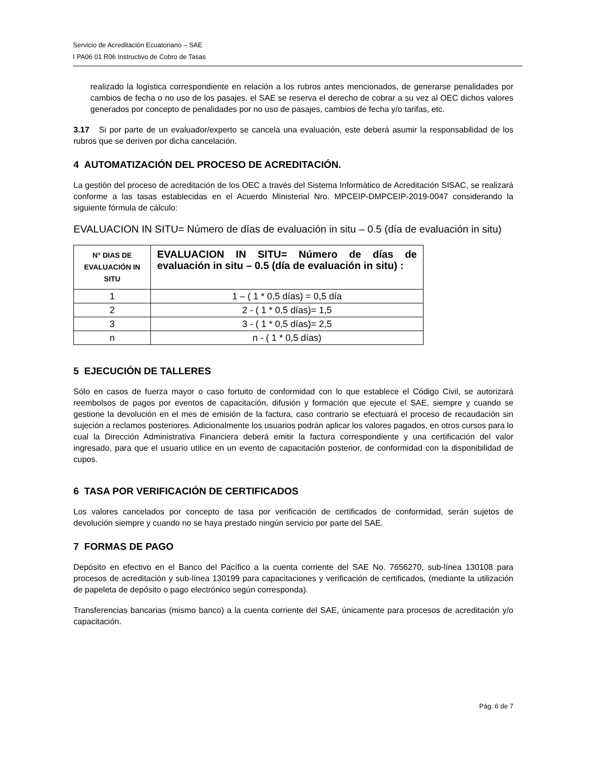Servicio de Acreditación Ecuatoriano – SAE
I PA06 01 R06 Instructivo de Cobro de Tasas
realizado la logística correspondiente en relación a los rubros antes mencionados, de generarse penalidades por cambios de fecha o no uso de los pasajes, el SAE se reserva el derecho de cobrar a su vez al OEC dichos valores generados por concepto de penalidades por no uso de pasajes, cambios de fecha y/o tarifas, etc.
3.17 Si por parte de un evaluador/experto se cancela una evaluación, este deberá asumir la responsabilidad de los rubros que se deriven por dicha cancelación.
4 AUTOMATIZACIÓN DEL PROCESO DE ACREDITACIÓN.
La gestión del proceso de acreditación de los OEC a través del Sistema Informático de Acreditación SISAC, se realizará conforme a las tasas establecidas en el Acuerdo Ministerial Nro. MPCEIP-DMPCEIP-2019-0047 considerando la siguiente fórmula de cálculo:
EVALUACION IN SITU= Número de días de evaluación in situ – 0.5 (día de evaluación in situ)
| N° DIAS DE EVALUACIÓN IN SITU | EVALUACION IN SITU= Número de días de evaluación in situ – 0.5 (día de evaluación in situ) : |
| --- | --- |
| 1 | 1 – ( 1 * 0,5 días) = 0,5 día |
| 2 | 2 - ( 1 * 0,5 días)= 1,5 |
| 3 | 3 - ( 1 * 0,5 días)= 2,5 |
| n | n - ( 1 * 0,5 días) |
5 EJECUCIÓN DE TALLERES
Sólo en casos de fuerza mayor o caso fortuito de conformidad con lo que establece el Código Civil, se autorizará reembolsos de pagos por eventos de capacitación, difusión y formación que ejecute el SAE, siempre y cuando se gestione la devolución en el mes de emisión de la factura, caso contrario se efectuará el proceso de recaudación sin sujeción a reclamos posteriores. Adicionalmente los usuarios podrán aplicar los valores pagados, en otros cursos para lo cual la Dirección Administrativa Financiera deberá emitir la factura correspondiente y una certificación del valor ingresado, para que el usuario utilice en un evento de capacitación posterior, de conformidad con la disponibilidad de cupos.
6 TASA POR VERIFICACIÓN DE CERTIFICADOS
Los valores cancelados por concepto de tasa por verificación de certificados de conformidad, serán sujetos de devolución siempre y cuando no se haya prestado ningún servicio por parte del SAE.
7 FORMAS DE PAGO
Depósito en efectivo en el Banco del Pacífico a la cuenta corriente del SAE No. 7656270, sub-línea 130108 para procesos de acreditación y sub-línea 130199 para capacitaciones y verificación de certificados, (mediante la utilización de papeleta de depósito o pago electrónico según corresponda).
Transferencias bancarias (mismo banco) a la cuenta corriente del SAE, únicamente para procesos de acreditación y/o capacitación.
Pág. 6 de 7